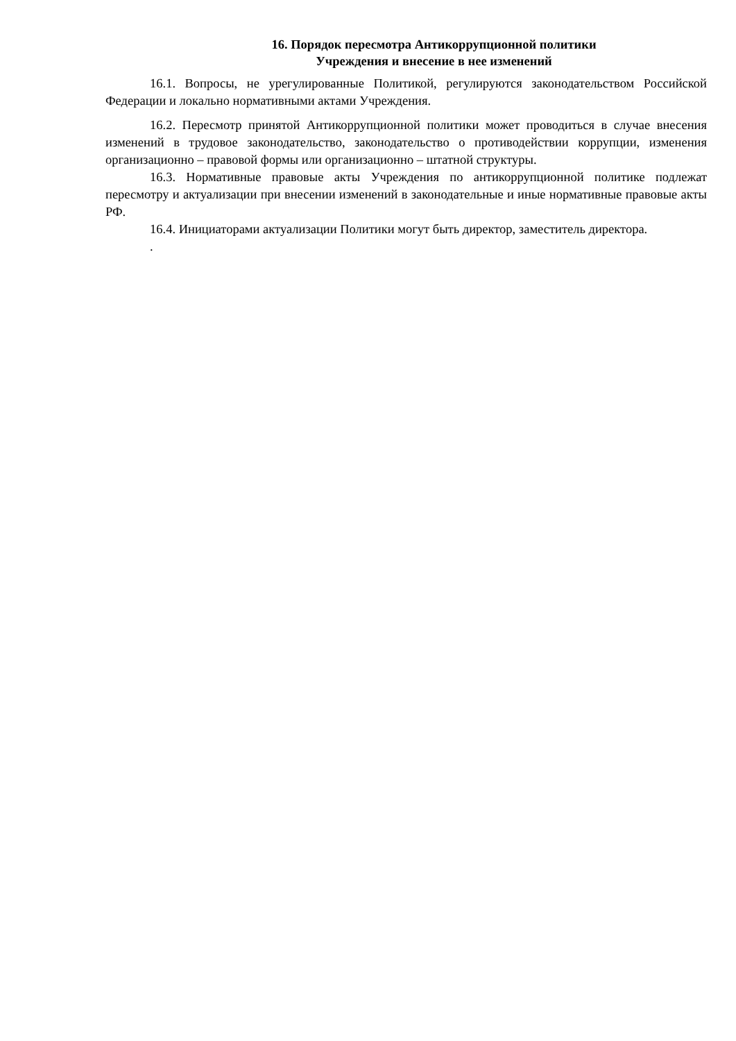16. Порядок пересмотра Антикоррупционной политики
Учреждения и внесение в нее изменений
16.1. Вопросы, не урегулированные Политикой, регулируются законодательством Российской Федерации и локально нормативными актами Учреждения.
16.2. Пересмотр принятой Антикоррупционной политики может проводиться в случае внесения изменений в трудовое законодательство, законодательство о противодействии коррупции, изменения организационно – правовой формы или организационно – штатной структуры.
16.3. Нормативные правовые акты Учреждения по антикоррупционной политике подлежат пересмотру и актуализации при внесении изменений в законодательные и иные нормативные правовые акты РФ.
16.4. Инициаторами актуализации Политики могут быть директор, заместитель директора.
.